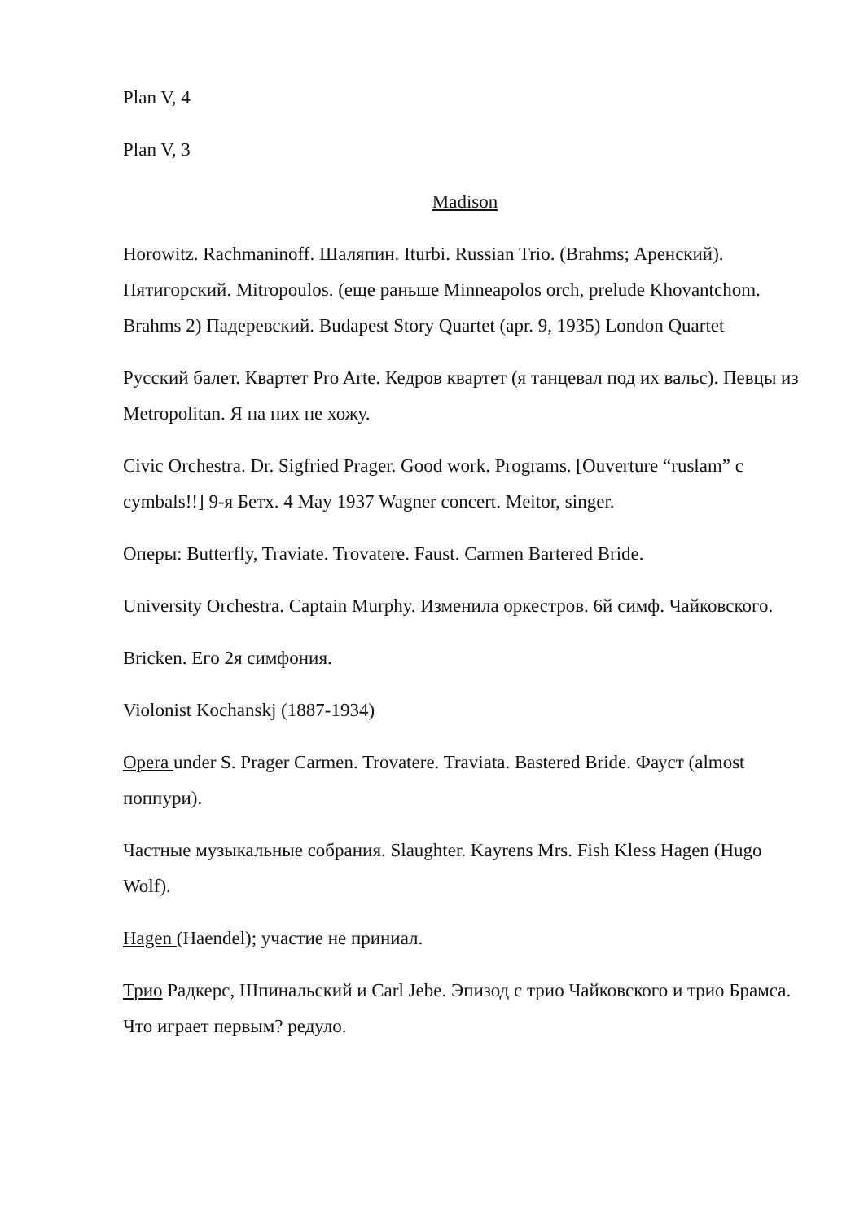Plan V, 4
Plan V, 3
Madison
Horowitz. Rachmaninoff. Шаляпин. Iturbi. Russian Trio. (Brahms; Аренский). Пятигорский. Mitropoulos. (еще раньше Minneapolos orch, prelude Khovantchom. Brahms 2) Падеревский. Budapest Story Quartet (apr. 9, 1935) London Quartet
Русский балет. Квартет Pro Arte. Кедров квартет (я танцевал под их вальс). Певцы из Metropolitan. Я на них не хожу.
Civic Orchestra. Dr. Sigfried Prager. Good work. Programs. [Ouverture “ruslam” с cymbals!!] 9-я Бетх. 4 May 1937 Wagner concert. Meitor, singer.
Оперы: Butterfly, Traviate. Trovatere. Faust. Carmen Bartered Bride.
University Orchestra. Captain Murphy. Изменила оркестров. 6й симф. Чайковского.
Bricken. Его 2я симфония.
Violonist Kochanskj (1887-1934)
Opera under S. Prager Carmen. Trovatere. Traviata. Bastered Bride. Фауст (almost поппури).
Частные музыкальные собрания. Slaughter. Kayrens Mrs. Fish Kless Hagen (Hugo Wolf).
Hagen (Haendel); участие не приниал.
Трио Радкерс, Шпинальский и Carl Jebe. Эпизод с трио Чайковского и трио Брамса. Что играет первым? редуло.